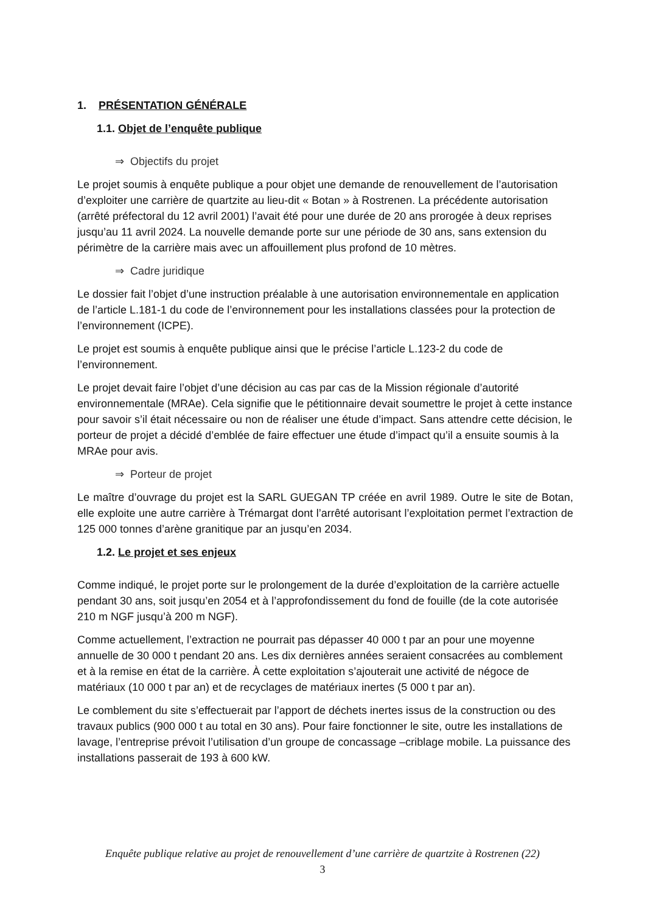1. PRÉSENTATION GÉNÉRALE
1.1. Objet de l’enquête publique
⇒ Objectifs du projet
Le projet soumis à enquête publique a pour objet une demande de renouvellement de l’autorisation d’exploiter une carrière de quartzite au lieu-dit « Botan » à Rostrenen. La précédente autorisation (arrêté préfectoral du 12 avril 2001) l’avait été pour une durée de 20 ans prorogée à deux reprises jusqu’au 11 avril 2024. La nouvelle demande porte sur une période de 30 ans, sans extension du périmètre de la carrière mais avec un affouillement plus profond de 10 mètres.
⇒ Cadre juridique
Le dossier fait l’objet d’une instruction préalable à une autorisation environnementale en application de l’article L.181-1 du code de l’environnement pour les installations classées pour la protection de l’environnement (ICPE).
Le projet est soumis à enquête publique ainsi que le précise l’article L.123-2 du code de l’environnement.
Le projet devait faire l’objet d’une décision au cas par cas de la Mission régionale d’autorité environnementale (MRAe). Cela signifie que le pétitionnaire devait soumettre le projet à cette instance pour savoir s’il était nécessaire ou non de réaliser une étude d’impact. Sans attendre cette décision, le porteur de projet a décidé d’emblée de faire effectuer une étude d’impact qu’il a ensuite soumis à la MRAe pour avis.
⇒ Porteur de projet
Le maître d’ouvrage du projet est la SARL GUEGAN TP créée en avril 1989. Outre le site de Botan, elle exploite une autre carrière à Trémargat dont l’arrêté autorisant l’exploitation permet l’extraction de 125 000 tonnes d’arène granitique par an jusqu’en 2034.
1.2. Le projet et ses enjeux
Comme indiqué, le projet porte sur le prolongement de la durée d’exploitation de la carrière actuelle pendant 30 ans, soit jusqu’en 2054 et à l’approfondissement du fond de fouille (de la cote autorisée 210 m NGF jusqu’à 200 m NGF).
Comme actuellement, l’extraction ne pourrait pas dépasser 40 000 t par an pour une moyenne annuelle de 30 000 t pendant 20 ans. Les dix dernières années seraient consacrées au comblement et à la remise en état de la carrière. À cette exploitation s’ajouterait une activité de négoce de matériaux (10 000 t par an) et de recyclages de matériaux inertes (5 000 t par an).
Le comblement du site s’effectuerait par l’apport de déchets inertes issus de la construction ou des travaux publics (900 000 t au total en 30 ans). Pour faire fonctionner le site, outre les installations de lavage, l’entreprise prévoit l’utilisation d’un groupe de concassage –criblage mobile. La puissance des installations passerait de 193 à 600 kW.
Enquête publique relative au projet de renouvellement d’une carrière de quartzite à Rostrenen (22)
3